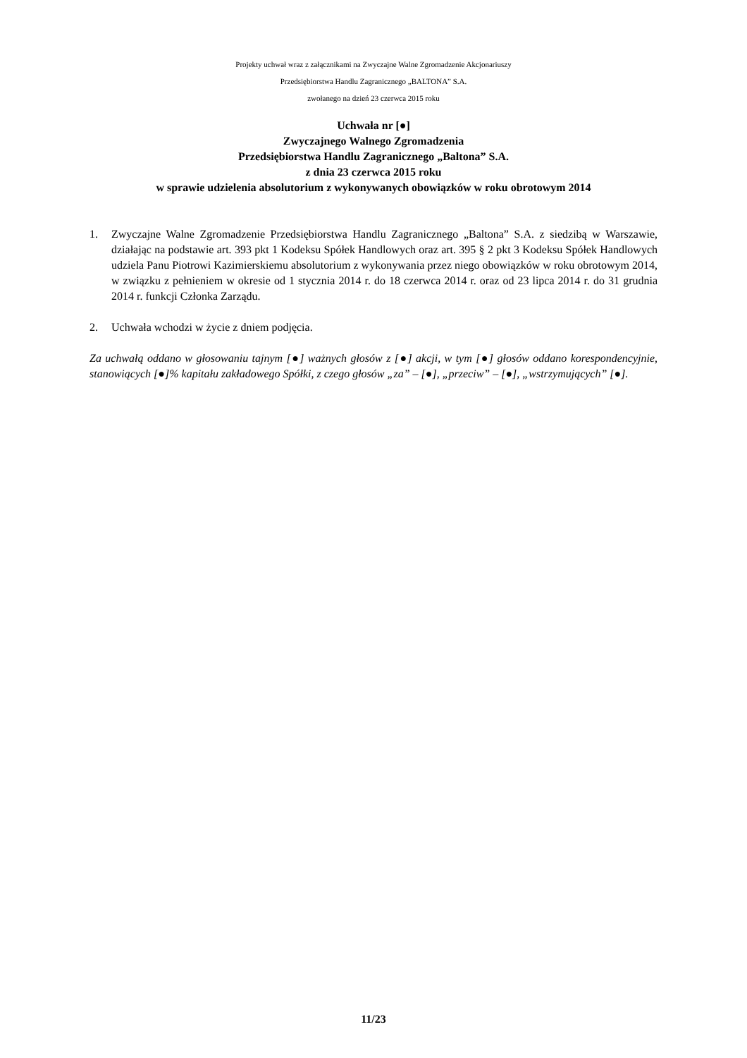Projekty uchwał wraz z załącznikami na Zwyczajne Walne Zgromadzenie Akcjonariuszy
Przedsiębiorstwa Handlu Zagranicznego „BALTONA” S.A.
zwołanego na dzień 23 czerwca 2015 roku
Uchwała nr [●]
Zwyczajnego Walnego Zgromadzenia
Przedsiębiorstwa Handlu Zagranicznego „Baltona” S.A.
z dnia 23 czerwca 2015 roku
w sprawie udzielenia absolutorium z wykonywanych obowiązków w roku obrotowym 2014
1. Zwyczajne Walne Zgromadzenie Przedsiębiorstwa Handlu Zagranicznego „Baltona” S.A. z siedzibą w Warszawie, działając na podstawie art. 393 pkt 1 Kodeksu Spółek Handlowych oraz art. 395 § 2 pkt 3 Kodeksu Spółek Handlowych udziela Panu Piotrowi Kazimierskiemu absolutorium z wykonywania przez niego obowiązków w roku obrotowym 2014, w związku z pełnieniem w okresie od 1 stycznia 2014 r. do 18 czerwca 2014 r. oraz od 23 lipca 2014 r. do 31 grudnia 2014 r. funkcji Członka Zarządu.
2. Uchwała wchodzi w życie z dniem podjęcia.
Za uchwałą oddano w głosowaniu tajnym [●] ważnych głosów z [●] akcji, w tym [●] głosów oddano korespondencyjnie, stanowiących [●]% kapitału zakładowego Spółki, z czego głosów „za” – [●], „przeciw” – [●], „wstrzymujących” [●].
11/23